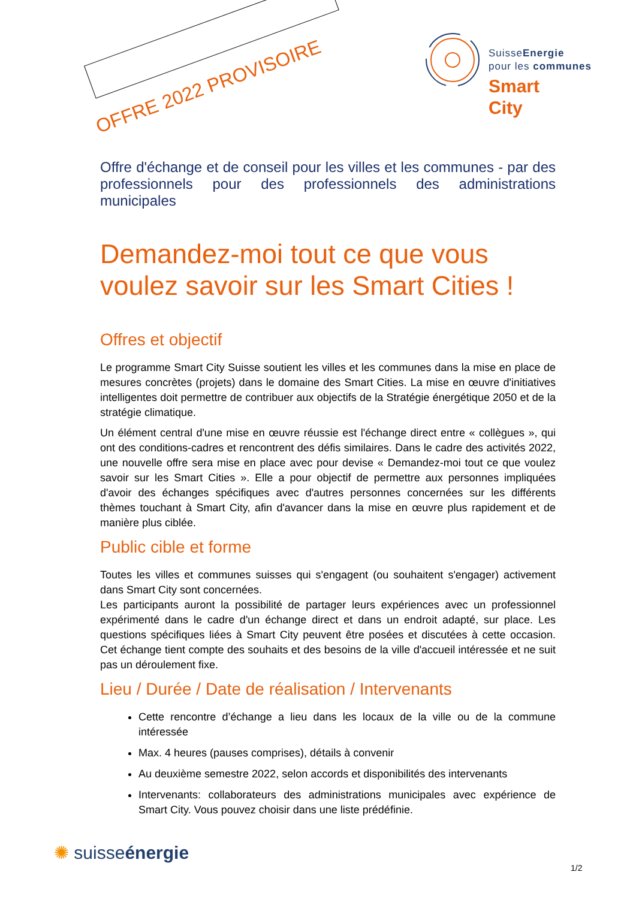OFFRE 2022 PROVISOIRE
SuisseEnergie
pour les communes
Smart
City
Offre d'échange et de conseil pour les villes et les communes - par des professionnels pour des professionnels des administrations municipales
Demandez-moi tout ce que vous voulez savoir sur les Smart Cities !
Offres et objectif
Le programme Smart City Suisse soutient les villes et les communes dans la mise en place de mesures concrètes (projets) dans le domaine des Smart Cities. La mise en œuvre d'initiatives intelligentes doit permettre de contribuer aux objectifs de la Stratégie énergétique 2050 et de la stratégie climatique.
Un élément central d'une mise en œuvre réussie est l'échange direct entre « collègues », qui ont des conditions-cadres et rencontrent des défis similaires. Dans le cadre des activités 2022, une nouvelle offre sera mise en place avec pour devise « Demandez-moi tout ce que voulez savoir sur les Smart Cities ». Elle a pour objectif de permettre aux personnes impliquées d'avoir des échanges spécifiques avec d'autres personnes concernées sur les différents thèmes touchant à Smart City, afin d'avancer dans la mise en œuvre plus rapidement et de manière plus ciblée.
Public cible et forme
Toutes les villes et communes suisses qui s'engagent (ou souhaitent s'engager) activement dans Smart City sont concernées.
Les participants auront la possibilité de partager leurs expériences avec un professionnel expérimenté dans le cadre d'un échange direct et dans un endroit adapté, sur place. Les questions spécifiques liées à Smart City peuvent être posées et discutées à cette occasion. Cet échange tient compte des souhaits et des besoins de la ville d'accueil intéressée et ne suit pas un déroulement fixe.
Lieu / Durée / Date de réalisation / Intervenants
Cette rencontre d’échange a lieu dans les locaux de la ville ou de la commune intéressée
Max. 4 heures (pauses comprises), détails à convenir
Au deuxième semestre 2022, selon accords et disponibilités des intervenants
Intervenants: collaborateurs des administrations municipales avec expérience de Smart City. Vous pouvez choisir dans une liste prédéfinie.
✺ suisseénergie
1/2